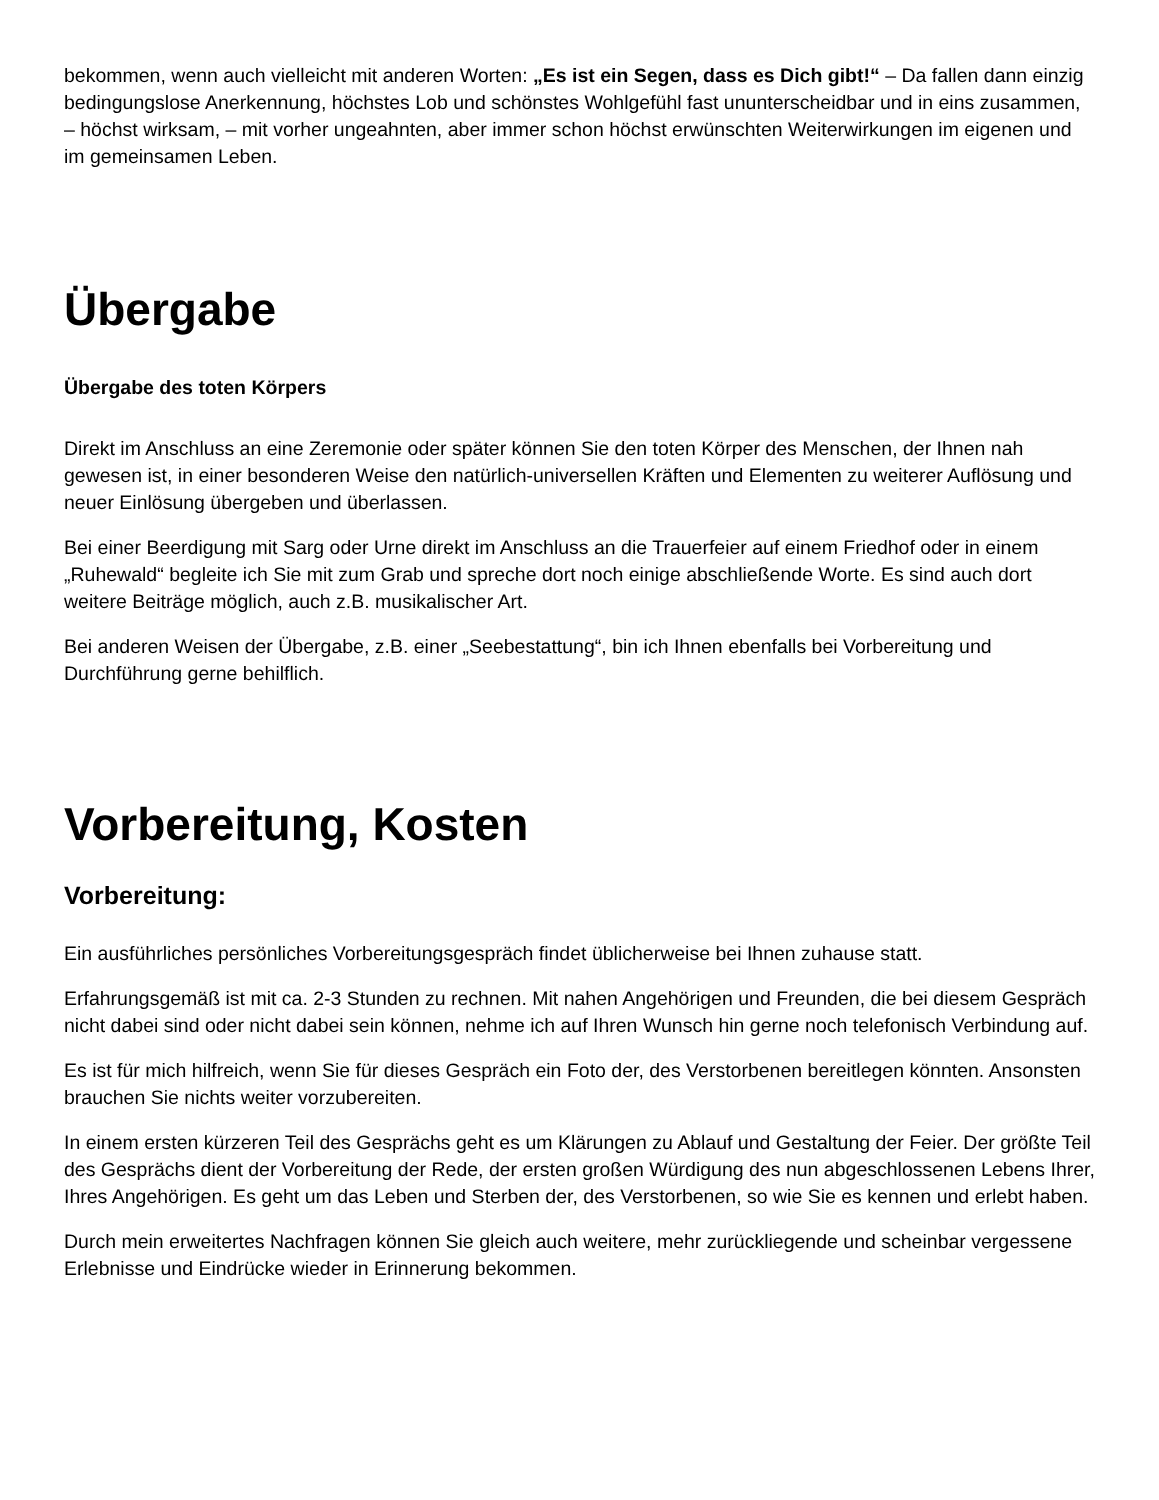bekommen, wenn auch vielleicht mit anderen Worten: „Es ist ein Segen, dass es Dich gibt!“ – Da fallen dann einzig bedingungslose Anerkennung, höchstes Lob und schönstes Wohlgefühl fast ununterscheidbar und in eins zusammen, – höchst wirksam, – mit vorher ungeahnten, aber immer schon höchst erwünschten Weiterwirkungen im eigenen und im gemeinsamen Leben.
Übergabe
Übergabe des toten Körpers
Direkt im Anschluss an eine Zeremonie oder später können Sie den toten Körper des Menschen, der Ihnen nah gewesen ist, in einer besonderen Weise den natürlich-universellen Kräften und Elementen zu weiterer Auflösung und neuer Einlösung übergeben und überlassen.
Bei einer Beerdigung mit Sarg oder Urne direkt im Anschluss an die Trauerfeier auf einem Friedhof oder in einem „Ruhewald“ begleite ich Sie mit zum Grab und spreche dort noch einige abschließende Worte. Es sind auch dort weitere Beiträge möglich, auch z.B. musikalischer Art.
Bei anderen Weisen der Übergabe, z.B. einer „Seebestattung“, bin ich Ihnen ebenfalls bei Vorbereitung und Durchführung gerne behilflich.
Vorbereitung, Kosten
Vorbereitung:
Ein ausführliches persönliches Vorbereitungsgespräch findet üblicherweise bei Ihnen zuhause statt.
Erfahrungsgemäß ist mit ca. 2-3 Stunden zu rechnen. Mit nahen Angehörigen und Freunden, die bei diesem Gespräch nicht dabei sind oder nicht dabei sein können, nehme ich auf Ihren Wunsch hin gerne noch telefonisch Verbindung auf.
Es ist für mich hilfreich, wenn Sie für dieses Gespräch ein Foto der, des Verstorbenen bereitlegen könnten. Ansonsten brauchen Sie nichts weiter vorzubereiten.
In einem ersten kürzeren Teil des Gesprächs geht es um Klärungen zu Ablauf und Gestaltung der Feier. Der größte Teil des Gesprächs dient der Vorbereitung der Rede, der ersten großen Würdigung des nun abgeschlossenen Lebens Ihrer, Ihres Angehörigen. Es geht um das Leben und Sterben der, des Verstorbenen, so wie Sie es kennen und erlebt haben.
Durch mein erweitertes Nachfragen können Sie gleich auch weitere, mehr zurückliegende und scheinbar vergessene Erlebnisse und Eindrücke wieder in Erinnerung bekommen.